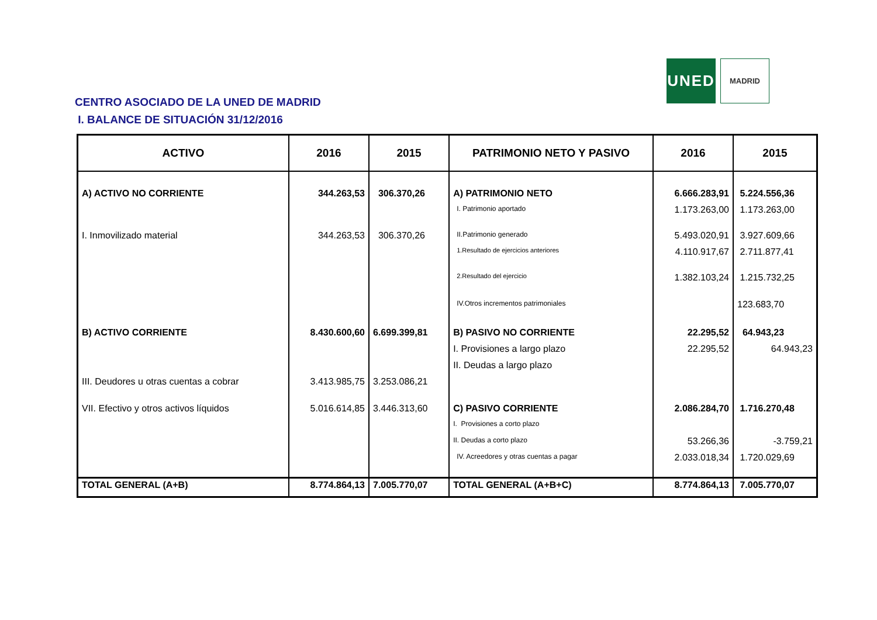UNED
MADRID
CENTRO ASOCIADO DE LA UNED DE MADRID
I. BALANCE DE SITUACIÓN 31/12/2016
| ACTIVO | 2016 | 2015 | PATRIMONIO NETO Y PASIVO | 2016 | 2015 |
| --- | --- | --- | --- | --- | --- |
| A) ACTIVO NO CORRIENTE | 344.263,53 | 306.370,26 | A) PATRIMONIO NETO | 6.666.283,91 | 5.224.556,36 |
| | | | I. Patrimonio aportado | 1.173.263,00 | 1.173.263,00 |
| I. Inmovilizado material | 344.263,53 | 306.370,26 | II.Patrimonio generado | 5.493.020,91 | 3.927.609,66 |
| | | | 1.Resultado de ejercicios anteriores | 4.110.917,67 | 2.711.877,41 |
| | | | 2.Resultado del ejercicio | 1.382.103,24 | 1.215.732,25 |
| | | | IV.Otros incrementos patrimoniales | | 123.683,70 |
| B) ACTIVO CORRIENTE | 8.430.600,60 | 6.699.399,81 | B) PASIVO NO CORRIENTE | 22.295,52 | 64.943,23 |
| | | | I. Provisiones a largo plazo | 22.295,52 | 64.943,23 |
| | | | II. Deudas a largo plazo | | |
| III. Deudores u otras cuentas a cobrar | 3.413.985,75 | 3.253.086,21 | | | |
| VII. Efectivo y otros activos líquidos | 5.016.614,85 | 3.446.313,60 | C) PASIVO CORRIENTE | 2.086.284,70 | 1.716.270,48 |
| | | | I. Provisiones a corto plazo | | |
| | | | II. Deudas a corto plazo | 53.266,36 | -3.759,21 |
| | | | IV. Acreedores y otras cuentas a pagar | 2.033.018,34 | 1.720.029,69 |
| TOTAL GENERAL (A+B) | 8.774.864,13 | 7.005.770,07 | TOTAL GENERAL (A+B+C) | 8.774.864,13 | 7.005.770,07 |